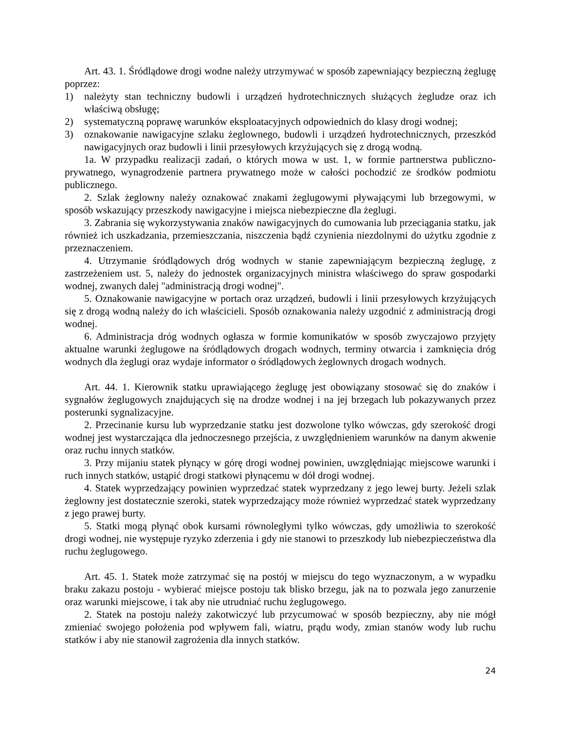Art. 43. 1. Śródlądowe drogi wodne należy utrzymywać w sposób zapewniający bezpieczną żeglugę poprzez:
1) należyty stan techniczny budowli i urządzeń hydrotechnicznych służących żegludze oraz ich właściwą obsługę;
2) systematyczną poprawę warunków eksploatacyjnych odpowiednich do klasy drogi wodnej;
3) oznakowanie nawigacyjne szlaku żeglownego, budowli i urządzeń hydrotechnicznych, przeszkód nawigacyjnych oraz budowli i linii przesyłowych krzyżujących się z drogą wodną.
1a. W przypadku realizacji zadań, o których mowa w ust. 1, w formie partnerstwa publiczno-prywatnego, wynagrodzenie partnera prywatnego może w całości pochodzić ze środków podmiotu publicznego.
2. Szlak żeglowny należy oznakować znakami żeglugowymi pływającymi lub brzegowymi, w sposób wskazujący przeszkody nawigacyjne i miejsca niebezpieczne dla żeglugi.
3. Zabrania się wykorzystywania znaków nawigacyjnych do cumowania lub przeciągania statku, jak również ich uszkadzania, przemieszczania, niszczenia bądź czynienia niezdolnymi do użytku zgodnie z przeznaczeniem.
4. Utrzymanie śródlądowych dróg wodnych w stanie zapewniającym bezpieczną żeglugę, z zastrzeżeniem ust. 5, należy do jednostek organizacyjnych ministra właściwego do spraw gospodarki wodnej, zwanych dalej "administracją drogi wodnej".
5. Oznakowanie nawigacyjne w portach oraz urządzeń, budowli i linii przesyłowych krzyżujących się z drogą wodną należy do ich właścicieli. Sposób oznakowania należy uzgodnić z administracją drogi wodnej.
6. Administracja dróg wodnych ogłasza w formie komunikatów w sposób zwyczajowo przyjęty aktualne warunki żeglugowe na śródlądowych drogach wodnych, terminy otwarcia i zamknięcia dróg wodnych dla żeglugi oraz wydaje informator o śródlądowych żeglownych drogach wodnych.
Art. 44. 1. Kierownik statku uprawiającego żeglugę jest obowiązany stosować się do znaków i sygnałów żeglugowych znajdujących się na drodze wodnej i na jej brzegach lub pokazywanych przez posterunki sygnalizacyjne.
2. Przecinanie kursu lub wyprzedzanie statku jest dozwolone tylko wówczas, gdy szerokość drogi wodnej jest wystarczająca dla jednoczesnego przejścia, z uwzględnieniem warunków na danym akwenie oraz ruchu innych statków.
3. Przy mijaniu statek płynący w górę drogi wodnej powinien, uwzględniając miejscowe warunki i ruch innych statków, ustąpić drogi statkowi płynącemu w dół drogi wodnej.
4. Statek wyprzedzający powinien wyprzedzać statek wyprzedzany z jego lewej burty. Jeżeli szlak żeglowny jest dostatecznie szeroki, statek wyprzedzający może również wyprzedzać statek wyprzedzany z jego prawej burty.
5. Statki mogą płynąć obok kursami równoległymi tylko wówczas, gdy umożliwia to szerokość drogi wodnej, nie występuje ryzyko zderzenia i gdy nie stanowi to przeszkody lub niebezpieczeństwa dla ruchu żeglugowego.
Art. 45. 1. Statek może zatrzymać się na postój w miejscu do tego wyznaczonym, a w wypadku braku zakazu postoju - wybierać miejsce postoju tak blisko brzegu, jak na to pozwala jego zanurzenie oraz warunki miejscowe, i tak aby nie utrudniać ruchu żeglugowego.
2. Statek na postoju należy zakotwiczyć lub przycumować w sposób bezpieczny, aby nie mógł zmieniać swojego położenia pod wpływem fali, wiatru, prądu wody, zmian stanów wody lub ruchu statków i aby nie stanowił zagrożenia dla innych statków.
24